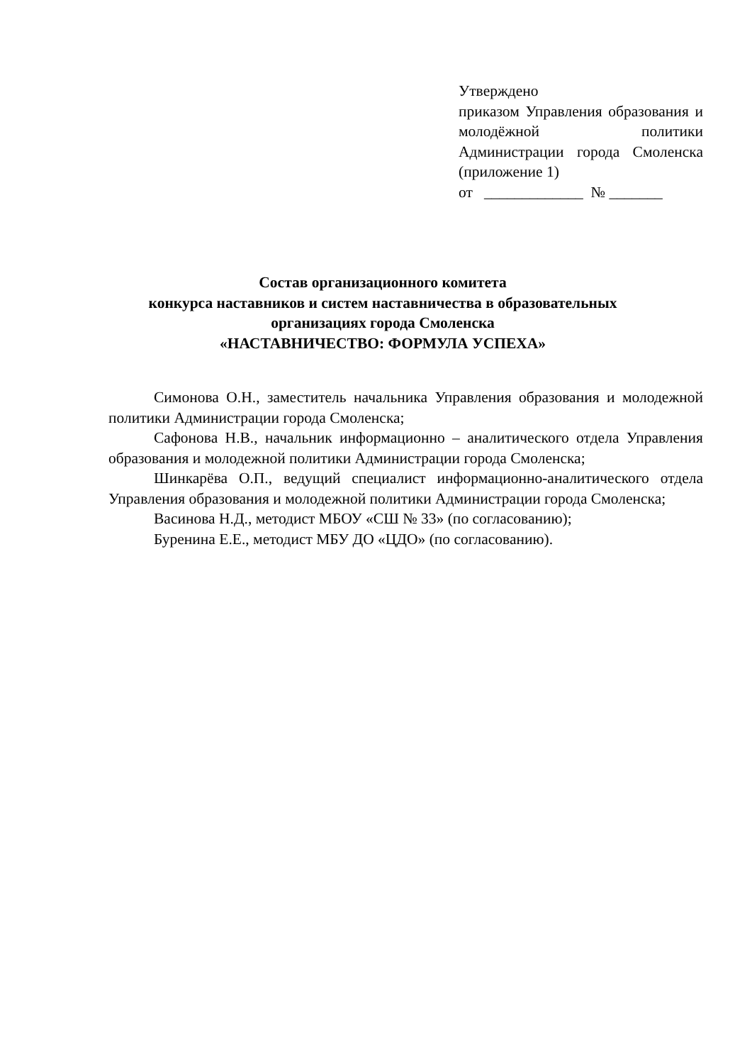Утверждено
приказом Управления образования и молодёжной политики Администрации города Смоленска
(приложение 1)
от _____________ № _______
Состав организационного комитета
конкурса наставников и систем наставничества в образовательных организациях города Смоленска
«НАСТАВНИЧЕСТВО: ФОРМУЛА УСПЕХА»
Симонова О.Н., заместитель начальника Управления образования и молодежной политики Администрации города Смоленска;
Сафонова Н.В., начальник информационно – аналитического отдела Управления образования и молодежной политики Администрации города Смоленска;
Шинкарёва О.П., ведущий специалист информационно-аналитического отдела Управления образования и молодежной политики Администрации города Смоленска;
Васинова Н.Д., методист МБОУ «СШ № 33» (по согласованию);
Буренина Е.Е., методист МБУ ДО «ЦДО» (по согласованию).